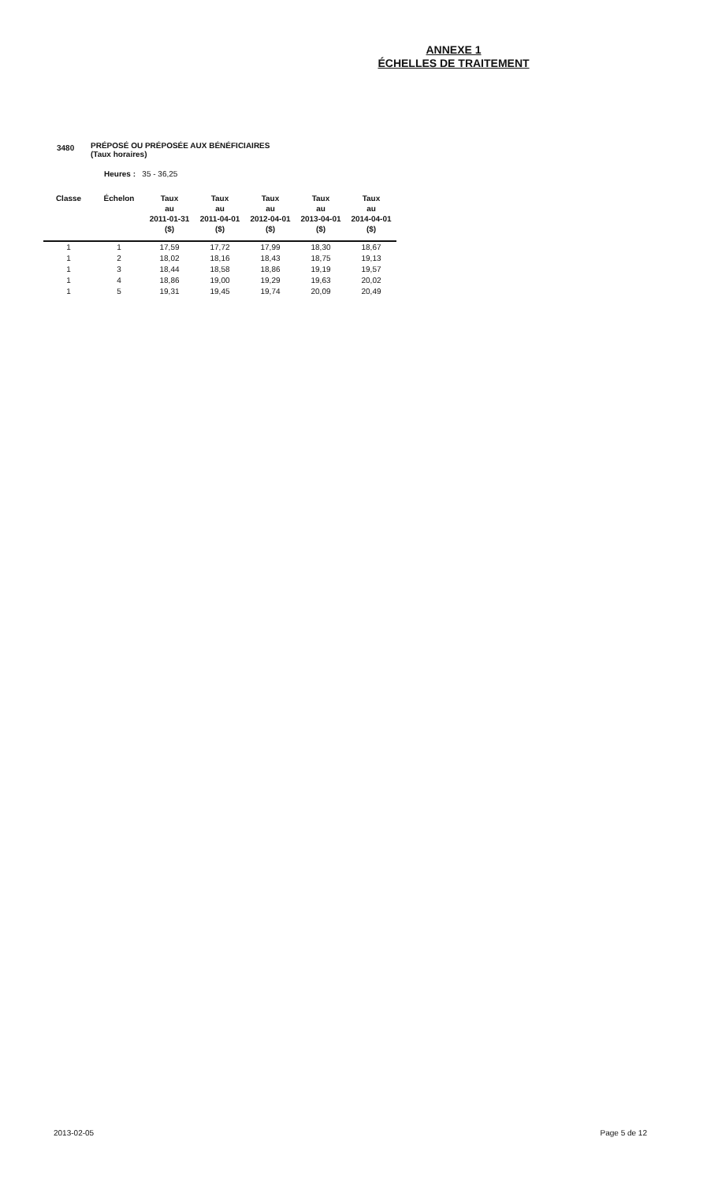ANNEXE 1
ÉCHELLES DE TRAITEMENT
3480
PRÉPOSÉ OU PRÉPOSÉE AUX BÉNÉFICIAIRES
(Taux horaires)
Heures : 35 - 36,25
| Classe | Échelon | Taux au 2011-01-31 ($) | Taux au 2011-04-01 ($) | Taux au 2012-04-01 ($) | Taux au 2013-04-01 ($) | Taux au 2014-04-01 ($) |
| --- | --- | --- | --- | --- | --- | --- |
| 1 | 1 | 17,59 | 17,72 | 17,99 | 18,30 | 18,67 |
| 1 | 2 | 18,02 | 18,16 | 18,43 | 18,75 | 19,13 |
| 1 | 3 | 18,44 | 18,58 | 18,86 | 19,19 | 19,57 |
| 1 | 4 | 18,86 | 19,00 | 19,29 | 19,63 | 20,02 |
| 1 | 5 | 19,31 | 19,45 | 19,74 | 20,09 | 20,49 |
2013-02-05 Page 5 de 12